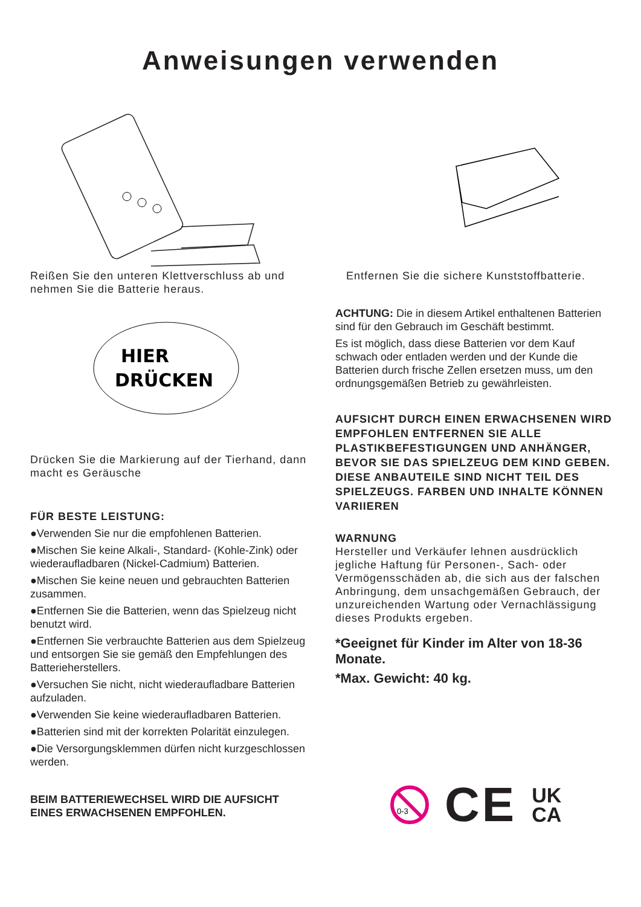Anweisungen verwenden
Reißen Sie den unteren Klettverschluss ab und nehmen Sie die Batterie heraus.
HIER
DRÜCKEN
Drücken Sie die Markierung auf der Tierhand, dann macht es Geräusche
FÜR BESTE LEISTUNG:
●Verwenden Sie nur die empfohlenen Batterien.
●Mischen Sie keine Alkali-, Standard- (Kohle-Zink) oder wiederaufladbaren (Nickel-Cadmium) Batterien.
●Mischen Sie keine neuen und gebrauchten Batterien zusammen.
●Entfernen Sie die Batterien, wenn das Spielzeug nicht benutzt wird.
●Entfernen Sie verbrauchte Batterien aus dem Spielzeug und entsorgen Sie sie gemäß den Empfehlungen des Batterieherstellers.
●Versuchen Sie nicht, nicht wiederaufladbare Batterien aufzuladen.
●Verwenden Sie keine wiederaufladbaren Batterien.
●Batterien sind mit der korrekten Polarität einzulegen.
●Die Versorgungsklemmen dürfen nicht kurzgeschlossen werden.
BEIM BATTERIEWECHSEL WIRD DIE AUFSICHT EINES ERWACHSENEN EMPFOHLEN.
Entfernen Sie die sichere Kunststoffbatterie.
ACHTUNG: Die in diesem Artikel enthaltenen Batterien sind für den Gebrauch im Geschäft bestimmt.
Es ist möglich, dass diese Batterien vor dem Kauf schwach oder entladen werden und der Kunde die Batterien durch frische Zellen ersetzen muss, um den ordnungsgemäßen Betrieb zu gewährleisten.
AUFSICHT DURCH EINEN ERWACHSENEN WIRD EMPFOHLEN ENTFERNEN SIE ALLE PLASTIKBEFESTIGUNGEN UND ANHÄNGER, BEVOR SIE DAS SPIELZEUG DEM KIND GEBEN. DIESE ANBAUTEILE SIND NICHT TEIL DES SPIELZEUGS. FARBEN UND INHALTE KÖNNEN VARIIEREN
WARNUNG
Hersteller und Verkäufer lehnen ausdrücklich jegliche Haftung für Personen-, Sach- oder Vermögensschäden ab, die sich aus der falschen Anbringung, dem unsachgemäßen Gebrauch, der unzureichenden Wartung oder Vernachlässigung dieses Produkts ergeben.
*Geeignet für Kinder im Alter von 18-36 Monate.
*Max. Gewicht: 40 kg.
0-3
CE UK
CA